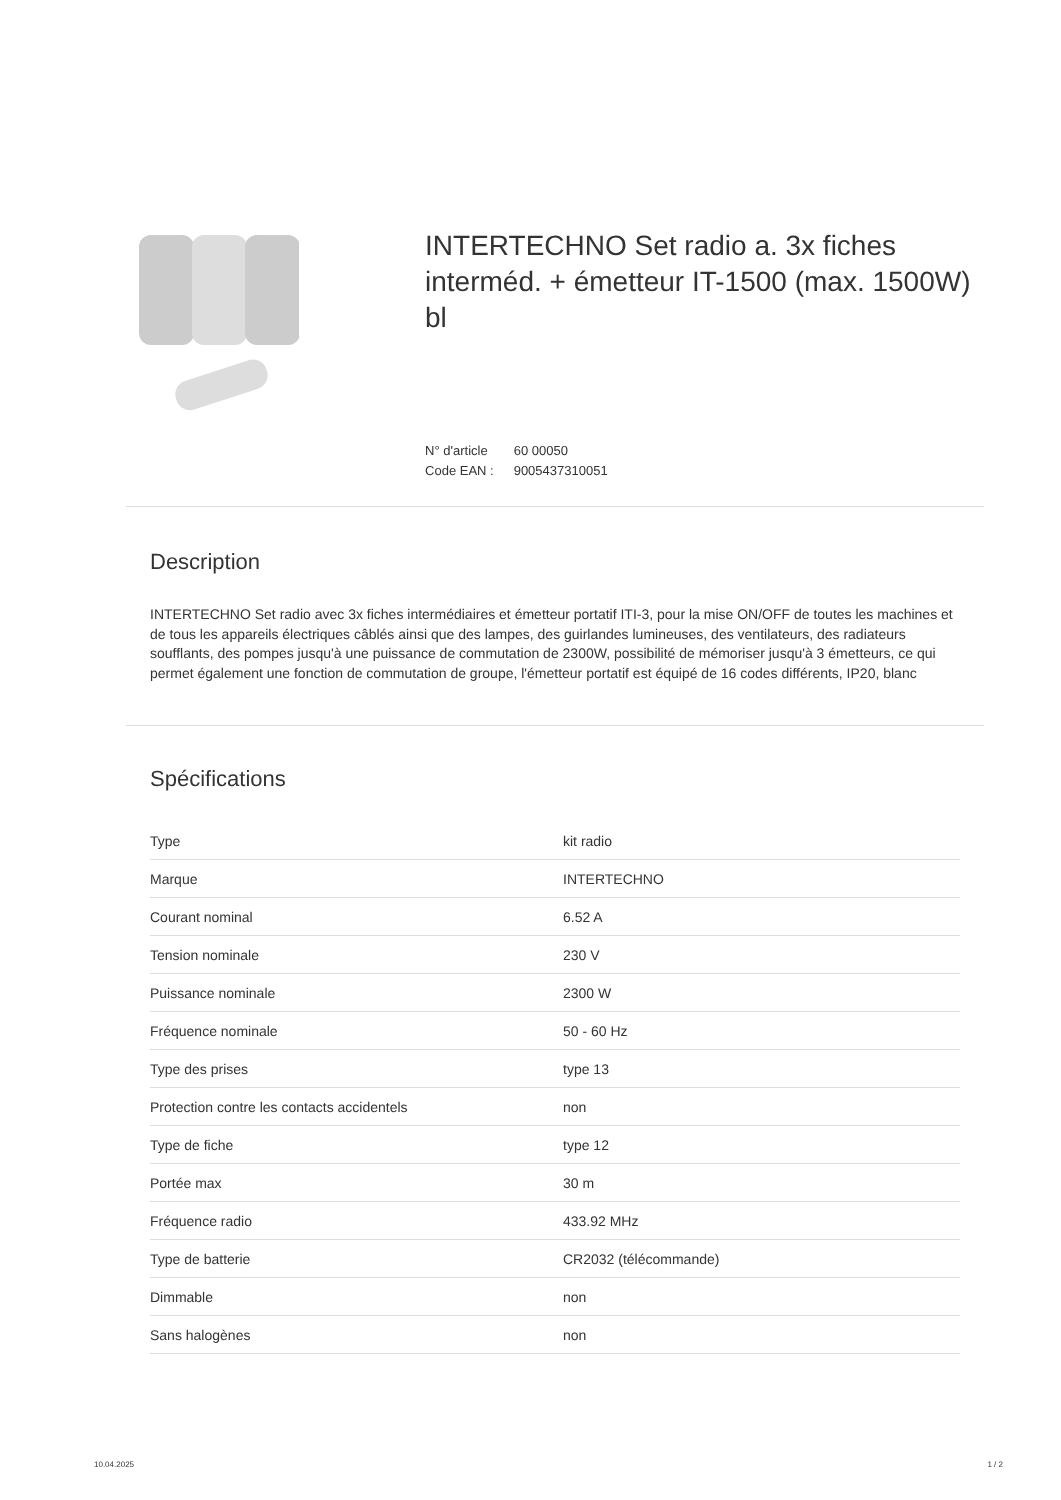INTERTECHNO Set radio a. 3x fiches interméd. + émetteur IT-1500 (max. 1500W) bl
N° d'article 60 00050
Code EAN : 9005437310051
Description
INTERTECHNO Set radio avec 3x fiches intermédiaires et émetteur portatif ITI-3, pour la mise ON/OFF de toutes les machines et de tous les appareils électriques câblés ainsi que des lampes, des guirlandes lumineuses, des ventilateurs, des radiateurs soufflants, des pompes jusqu'à une puissance de commutation de 2300W, possibilité de mémoriser jusqu'à 3 émetteurs, ce qui permet également une fonction de commutation de groupe, l'émetteur portatif est équipé de 16 codes différents, IP20, blanc
Spécifications
| Type | kit radio |
| Marque | INTERTECHNO |
| Courant nominal | 6.52 A |
| Tension nominale | 230 V |
| Puissance nominale | 2300 W |
| Fréquence nominale | 50 - 60 Hz |
| Type des prises | type 13 |
| Protection contre les contacts accidentels | non |
| Type de fiche | type 12 |
| Portée max | 30 m |
| Fréquence radio | 433.92 MHz |
| Type de batterie | CR2032 (télécommande) |
| Dimmable | non |
| Sans halogènes | non |
10.04.2025 1 / 2